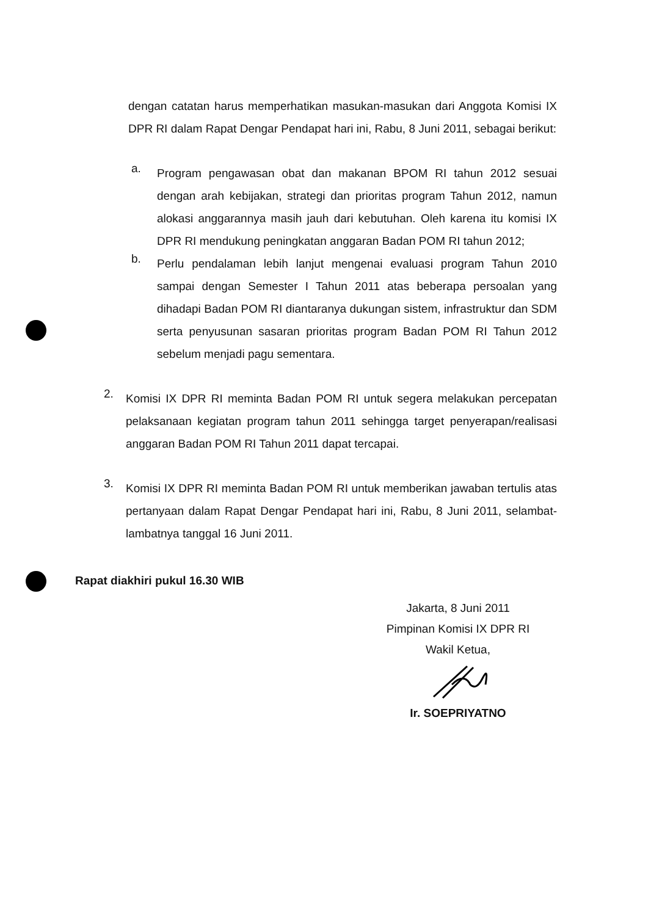dengan catatan harus memperhatikan masukan-masukan dari Anggota Komisi IX DPR RI dalam Rapat Dengar Pendapat hari ini, Rabu, 8 Juni 2011, sebagai berikut:
a.
Program pengawasan obat dan makanan BPOM RI tahun 2012 sesuai dengan arah kebijakan, strategi dan prioritas program Tahun 2012, namun alokasi anggarannya masih jauh dari kebutuhan. Oleh karena itu komisi IX DPR RI mendukung peningkatan anggaran Badan POM RI tahun 2012;
b.
Perlu pendalaman lebih lanjut mengenai evaluasi program Tahun 2010 sampai dengan Semester I Tahun 2011 atas beberapa persoalan yang dihadapi Badan POM RI diantaranya dukungan sistem, infrastruktur dan SDM serta penyusunan sasaran prioritas program Badan POM RI Tahun 2012 sebelum menjadi pagu sementara.
2.
Komisi IX DPR RI meminta Badan POM RI untuk segera melakukan percepatan pelaksanaan kegiatan program tahun 2011 sehingga target penyerapan/realisasi anggaran Badan POM RI Tahun 2011 dapat tercapai.
3.
Komisi IX DPR RI meminta Badan POM RI untuk memberikan jawaban tertulis atas pertanyaan dalam Rapat Dengar Pendapat hari ini, Rabu, 8 Juni 2011, selambat-lambatnya tanggal 16 Juni 2011.
Rapat diakhiri pukul 16.30 WIB
Jakarta, 8 Juni 2011
Pimpinan Komisi IX DPR RI
Wakil Ketua,
Ir. SOEPRIYATNO